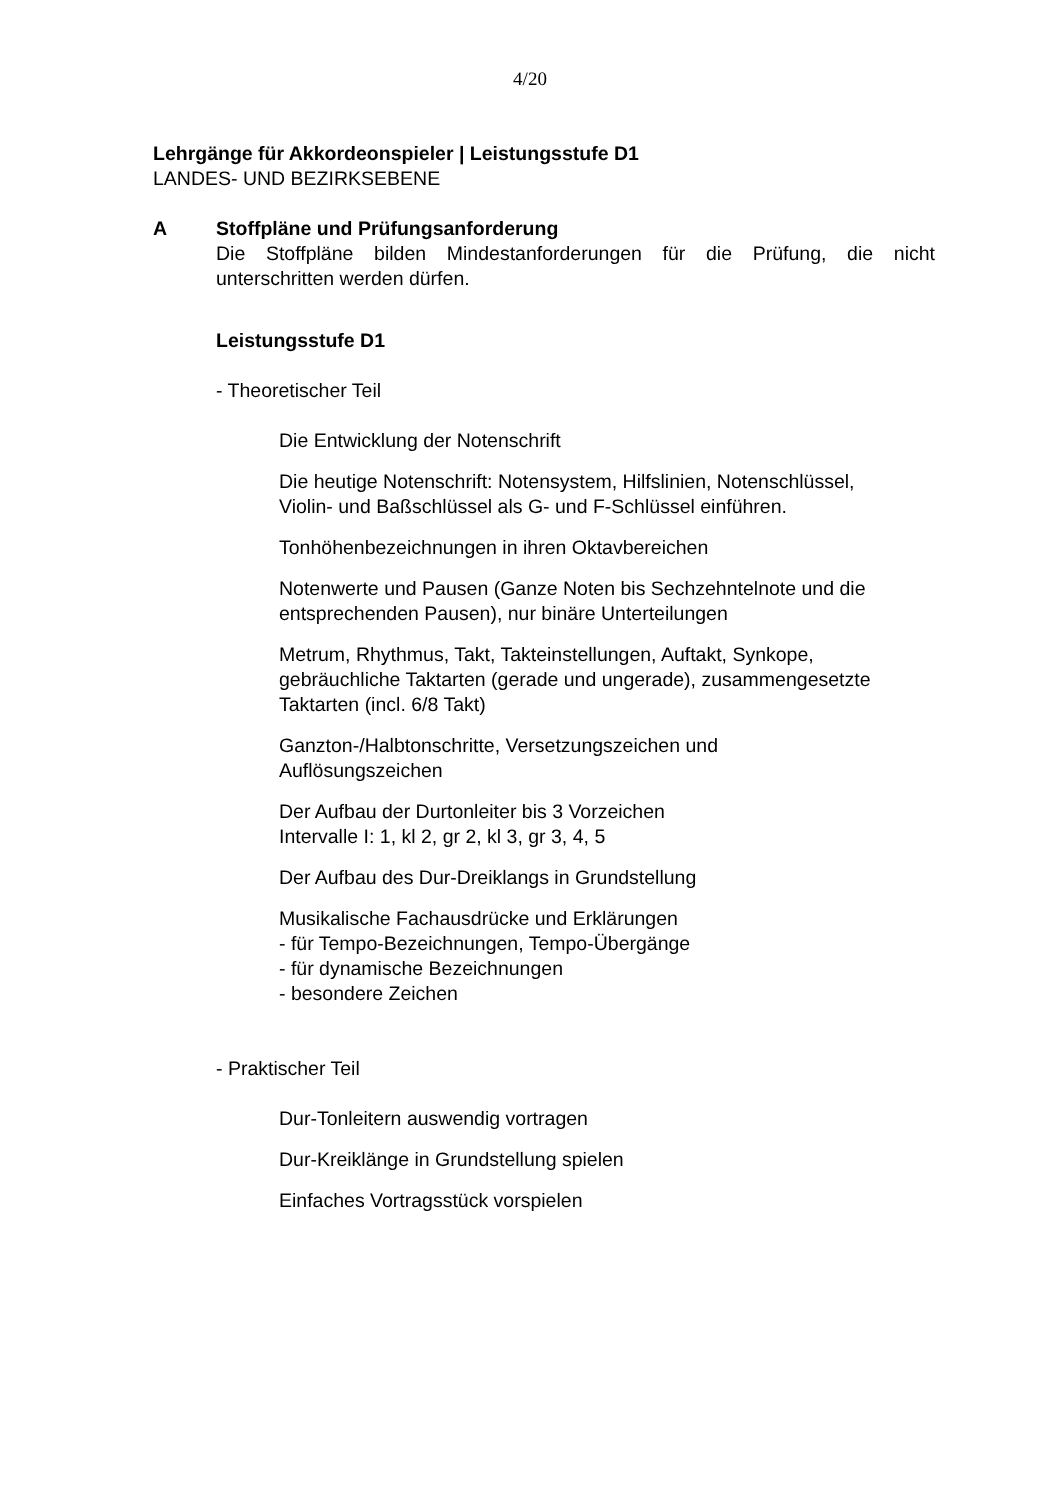4/20
Lehrgänge für Akkordeonspieler | Leistungsstufe D1
LANDES- UND BEZIRKSEBENE
A Stoffpläne und Prüfungsanforderung
Die Stoffpläne bilden Mindestanforderungen für die Prüfung, die nicht unterschritten werden dürfen.
Leistungsstufe D1
- Theoretischer Teil
Die Entwicklung der Notenschrift
Die heutige Notenschrift: Notensystem, Hilfslinien, Notenschlüssel,
Violin- und Baßschlüssel als G- und F-Schlüssel einführen.
Tonhöhenbezeichnungen in ihren Oktavbereichen
Notenwerte und Pausen (Ganze Noten bis Sechzehntelnote und die
entsprechenden Pausen), nur binäre Unterteilungen
Metrum, Rhythmus, Takt, Takteinstellungen, Auftakt, Synkope,
gebräuchliche Taktarten (gerade und ungerade), zusammengesetzte
Taktarten (incl. 6/8 Takt)
Ganzton-/Halbtonschritte, Versetzungszeichen und
Auflösungszeichen
Der Aufbau der Durtonleiter bis 3 Vorzeichen
Intervalle I: 1, kl 2, gr 2, kl 3, gr 3, 4, 5
Der Aufbau des Dur-Dreiklangs in Grundstellung
Musikalische Fachausdrücke und Erklärungen
- für Tempo-Bezeichnungen, Tempo-Übergänge
- für dynamische Bezeichnungen
- besondere Zeichen
- Praktischer Teil
Dur-Tonleitern auswendig vortragen
Dur-Kreiklänge in Grundstellung spielen
Einfaches Vortragsstück vorspielen